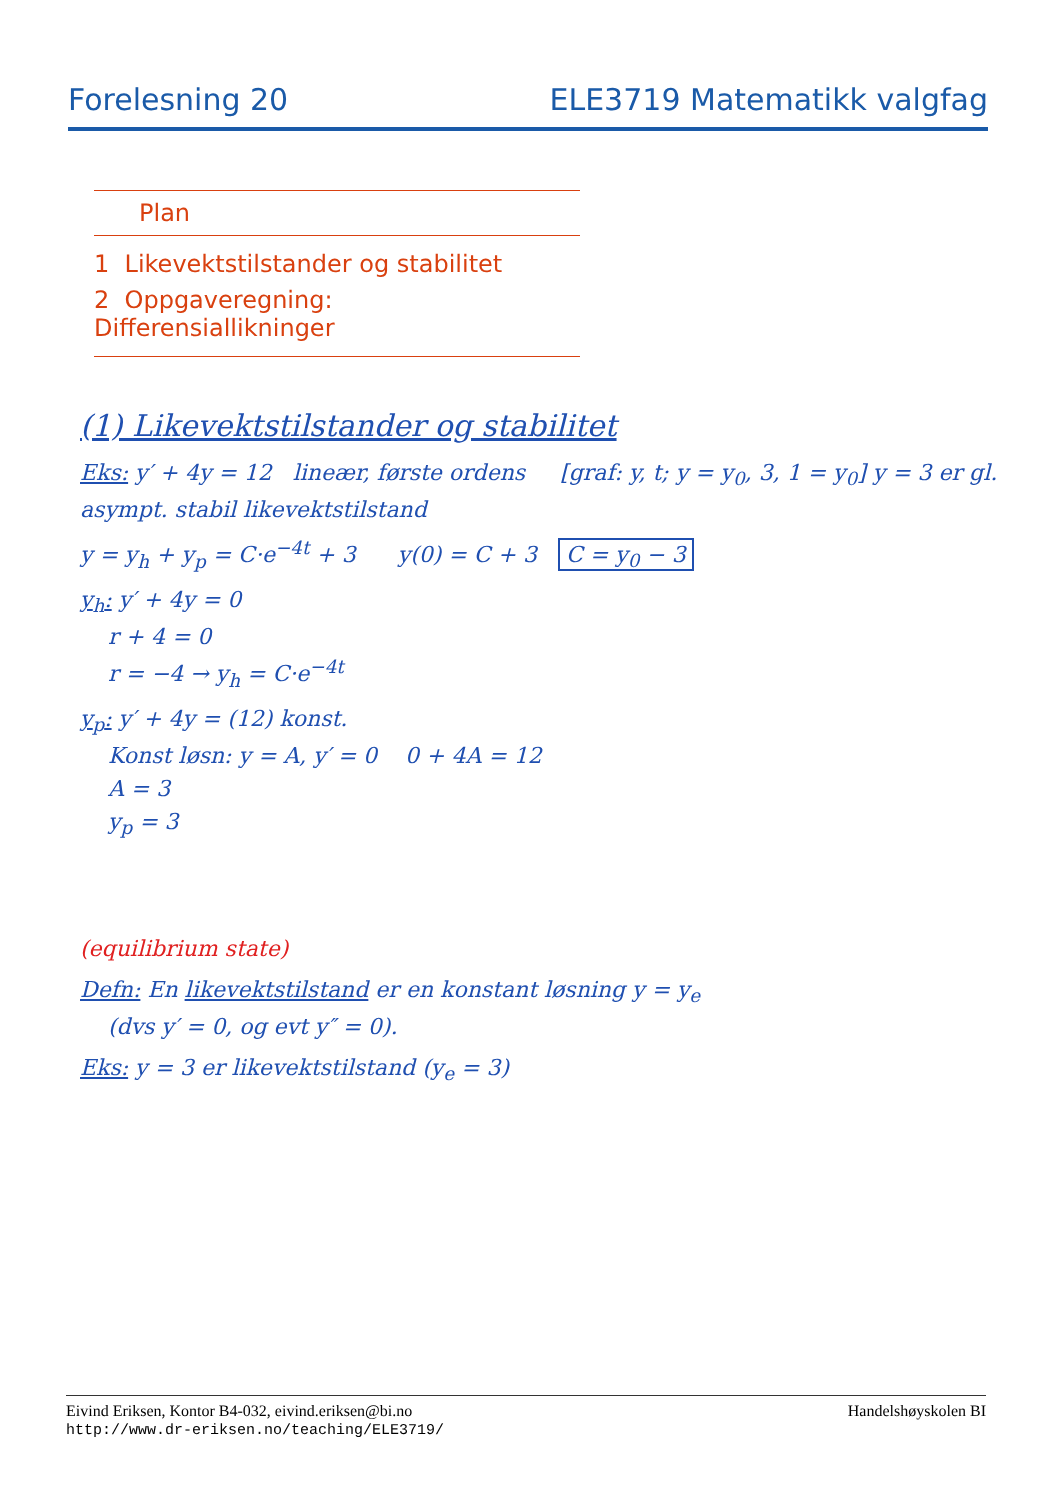Forelesning 20 ELE3719 Matematikk valgfag
Plan
1 Likevektstilstander og stabilitet
2 Oppgaveregning: Differensiallikninger
(1) Likevektstilstander og stabilitet
Eks: y′ + 4y = 12 lineær, første ordens [graf: y, t; y = y<sub>0</sub>, 3, 1 = y<sub>0</sub>] y = 3 er gl. asympt. stabil likevektstilstand
y = y<sub>h</sub> + y<sub>p</sub> = C·e<sup>−4t</sup> + 3 y(0) = C + 3 C = y<sub>0</sub> − 3
y<sub>h</sub>: y′ + 4y = 0
r + 4 = 0
r = −4 → y<sub>h</sub> = C·e<sup>−4t</sup>
y<sub>p</sub>: y′ + 4y = (12) konst.
Konst løsn: y = A, y′ = 0 0 + 4A = 12
A = 3
y<sub>p</sub> = 3
(equilibrium state)
Defn: En likevektstilstand er en konstant løsning y = y<sub>e</sub>
(dvs y′ = 0, og evt y″ = 0).
Eks: y = 3 er likevektstilstand (y<sub>e</sub> = 3)
Eivind Eriksen, Kontor B4-032, eivind.eriksen@bi.no
http://www.dr-eriksen.no/teaching/ELE3719/
Handelshøyskolen BI